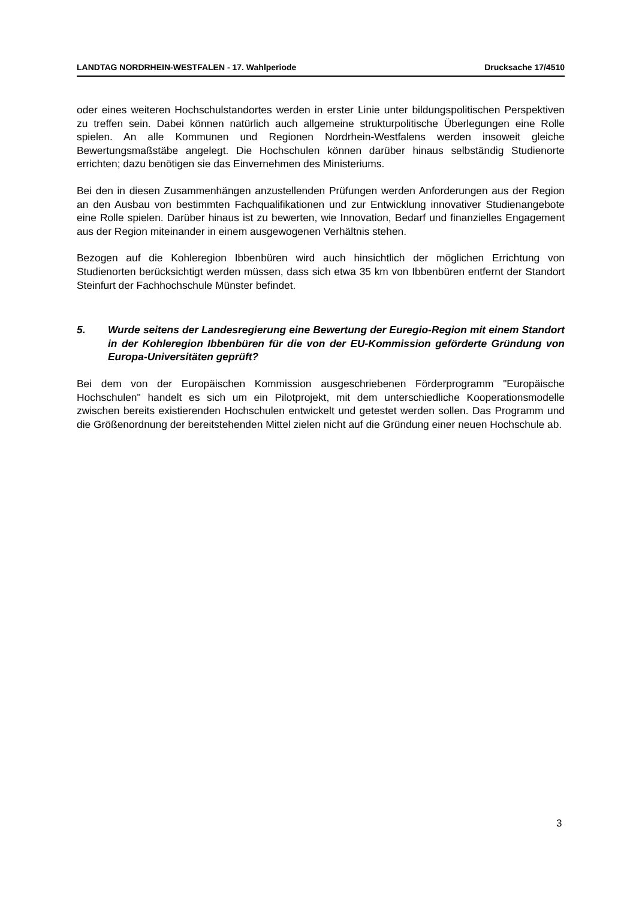LANDTAG NORDRHEIN-WESTFALEN - 17. Wahlperiode Drucksache 17/4510
oder eines weiteren Hochschulstandortes werden in erster Linie unter bildungspolitischen Perspektiven zu treffen sein. Dabei können natürlich auch allgemeine strukturpolitische Überlegungen eine Rolle spielen. An alle Kommunen und Regionen Nordrhein-Westfalens werden insoweit gleiche Bewertungsmaßstäbe angelegt. Die Hochschulen können darüber hinaus selbständig Studienorte errichten; dazu benötigen sie das Einvernehmen des Ministeriums.
Bei den in diesen Zusammenhängen anzustellenden Prüfungen werden Anforderungen aus der Region an den Ausbau von bestimmten Fachqualifikationen und zur Entwicklung innovativer Studienangebote eine Rolle spielen. Darüber hinaus ist zu bewerten, wie Innovation, Bedarf und finanzielles Engagement aus der Region miteinander in einem ausgewogenen Verhältnis stehen.
Bezogen auf die Kohleregion Ibbenbüren wird auch hinsichtlich der möglichen Errichtung von Studienorten berücksichtigt werden müssen, dass sich etwa 35 km von Ibbenbüren entfernt der Standort Steinfurt der Fachhochschule Münster befindet.
5. Wurde seitens der Landesregierung eine Bewertung der Euregio-Region mit einem Standort in der Kohleregion Ibbenbüren für die von der EU-Kommission geförderte Gründung von Europa-Universitäten geprüft?
Bei dem von der Europäischen Kommission ausgeschriebenen Förderprogramm "Europäische Hochschulen" handelt es sich um ein Pilotprojekt, mit dem unterschiedliche Kooperationsmodelle zwischen bereits existierenden Hochschulen entwickelt und getestet werden sollen. Das Programm und die Größenordnung der bereitstehenden Mittel zielen nicht auf die Gründung einer neuen Hochschule ab.
3